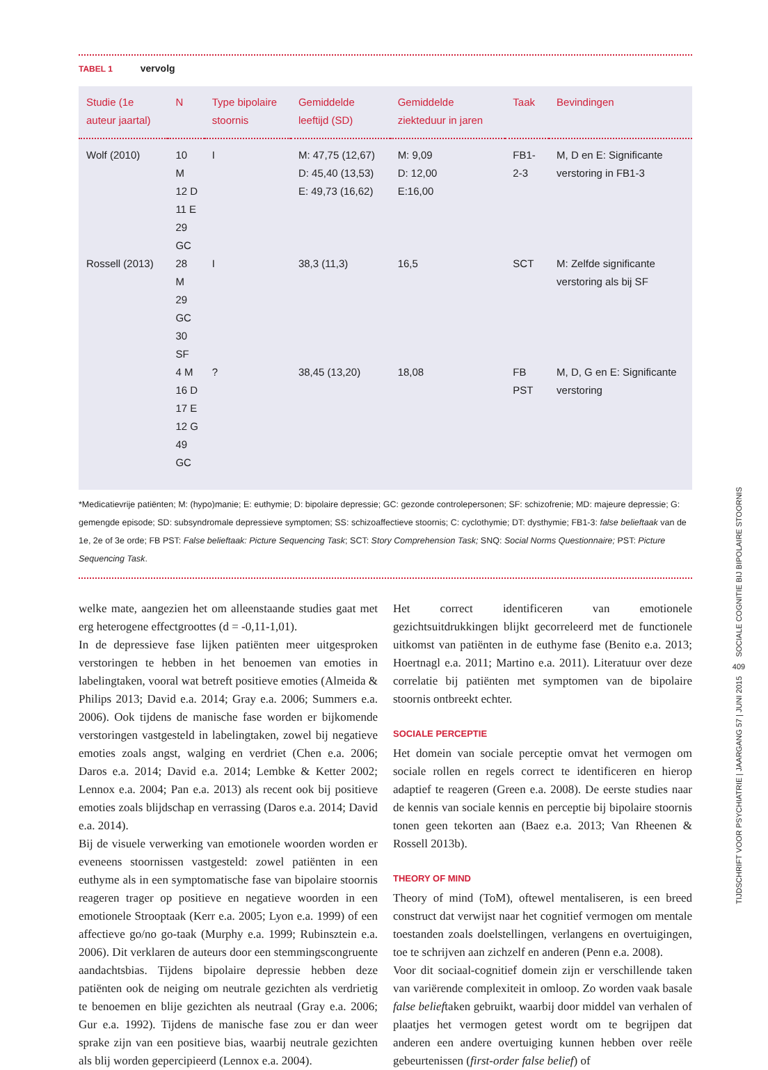TABEL 1 vervolg
| Studie (1e auteur jaartal) | N | Type bipolaire stoornis | Gemiddelde leeftijd (SD) | Gemiddelde ziekteduur in jaren | Taak | Bevindingen |
| --- | --- | --- | --- | --- | --- | --- |
| Wolf (2010) | 10 M 12 D 11 E 29 GC | I | M: 47,75 (12,67) D: 45,40 (13,53) E: 49,73 (16,62) | M: 9,09 D: 12,00 E:16,00 | FB1-2-3 | M, D en E: Significante verstoring in FB1-3 |
| Rossell (2013) | 28 M 29 GC 30 SF | I | 38,3 (11,3) | 16,5 | SCT | M: Zelfde significante verstoring als bij SF |
| | 4 M 16 D 17 E 12 G 49 GC | ? | 38,45 (13,20) | 18,08 | FB PST | M, D, G en E: Significante verstoring |
*Medicatievrije patiënten; M: (hypo)manie; E: euthymie; D: bipolaire depressie; GC: gezonde controlepersonen; SF: schizofrenie; MD: majeure depressie; G: gemengde episode; SD: subsyndromale depressieve symptomen; SS: schizoaffectieve stoornis; C: cyclothymie; DT: dysthymie; FB1-3: false belieftaak van de 1e, 2e of 3e orde; FB PST: False belieftaak: Picture Sequencing Task; SCT: Story Comprehension Task; SNQ: Social Norms Questionnaire; PST: Picture Sequencing Task.
welke mate, aangezien het om alleenstaande studies gaat met erg heterogene effectgroottes (d = -0,11-1,01).
In de depressieve fase lijken patiënten meer uitgesproken verstoringen te hebben in het benoemen van emoties in labelingtaken, vooral wat betreft positieve emoties (Almeida & Philips 2013; David e.a. 2014; Gray e.a. 2006; Summers e.a. 2006). Ook tijdens de manische fase worden er bijkomende verstoringen vastgesteld in labelingtaken, zowel bij negatieve emoties zoals angst, walging en verdriet (Chen e.a. 2006; Daros e.a. 2014; David e.a. 2014; Lembke & Ketter 2002; Lennox e.a. 2004; Pan e.a. 2013) als recent ook bij positieve emoties zoals blijdschap en verrassing (Daros e.a. 2014; David e.a. 2014).
Bij de visuele verwerking van emotionele woorden worden er eveneens stoornissen vastgesteld: zowel patiënten in een euthyme als in een symptomatische fase van bipolaire stoornis reageren trager op positieve en negatieve woorden in een emotionele Strooptaak (Kerr e.a. 2005; Lyon e.a. 1999) of een affectieve go/no go-taak (Murphy e.a. 1999; Rubinsztein e.a. 2006). Dit verklaren de auteurs door een stemmingscongruente aandachtsbias. Tijdens bipolaire depressie hebben deze patiënten ook de neiging om neutrale gezichten als verdrietig te benoemen en blije gezichten als neutraal (Gray e.a. 2006; Gur e.a. 1992). Tijdens de manische fase zou er dan weer sprake zijn van een positieve bias, waarbij neutrale gezichten als blij worden gepercipieerd (Lennox e.a. 2004).
Het correct identificeren van emotionele gezichtsuitdrukkingen blijkt gecorreleerd met de functionele uitkomst van patiënten in de euthyme fase (Benito e.a. 2013; Hoertnagl e.a. 2011; Martino e.a. 2011). Literatuur over deze correlatie bij patiënten met symptomen van de bipolaire stoornis ontbreekt echter.
SOCIALE PERCEPTIE
Het domein van sociale perceptie omvat het vermogen om sociale rollen en regels correct te identificeren en hierop adaptief te reageren (Green e.a. 2008). De eerste studies naar de kennis van sociale kennis en perceptie bij bipolaire stoornis tonen geen tekorten aan (Baez e.a. 2013; Van Rheenen & Rossell 2013b).
THEORY OF MIND
Theory of mind (ToM), oftewel mentaliseren, is een breed construct dat verwijst naar het cognitief vermogen om mentale toestanden zoals doelstellingen, verlangens en overtuigingen, toe te schrijven aan zichzelf en anderen (Penn e.a. 2008).
Voor dit sociaal-cognitief domein zijn er verschillende taken van variërende complexiteit in omloop. Zo worden vaak basale false belieftaken gebruikt, waarbij door middel van verhalen of plaatjes het vermogen getest wordt om te begrijpen dat anderen een andere overtuiging kunnen hebben over reële gebeurtenissen (first-order false belief) of
SOCIALE COGNITIE BIJ BIPOLAIRE STOORNIS
409
TIJDSCHRIFT VOOR PSYCHIATRIE | JAARGANG 57 | JUNI 2015